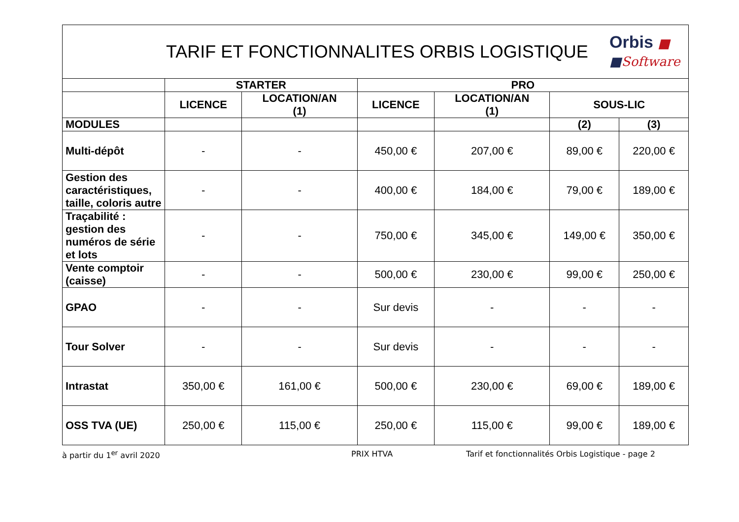TARIF ET FONCTIONNALITES ORBIS LOGISTIQUE
Orbis ■
■Software
| | STARTER | | PRO | | | |
| --- | --- | --- | --- | --- | --- | --- |
| | LICENCE | LOCATION/AN (1) | LICENCE | LOCATION/AN (1) | SOUS-LIC | |
| MODULES | | | | | (2) | (3) |
| Multi-dépôt | - | - | 450,00 € | 207,00 € | 89,00 € | 220,00 € |
| Gestion des caractéristiques, taille, coloris autre | - | - | 400,00 € | 184,00 € | 79,00 € | 189,00 € |
| Traçabilité : gestion des numéros de série et lots | - | - | 750,00 € | 345,00 € | 149,00 € | 350,00 € |
| Vente comptoir (caisse) | - | - | 500,00 € | 230,00 € | 99,00 € | 250,00 € |
| GPAO | - | - | Sur devis | - | - | - |
| Tour Solver | - | - | Sur devis | - | - | - |
| Intrastat | 350,00 € | 161,00 € | 500,00 € | 230,00 € | 69,00 € | 189,00 € |
| OSS TVA (UE) | 250,00 € | 115,00 € | 250,00 € | 115,00 € | 99,00 € | 189,00 € |
à partir du 1<sup>er</sup> avril 2020 PRIX HTVA Tarif et fonctionnalités Orbis Logistique - page 2